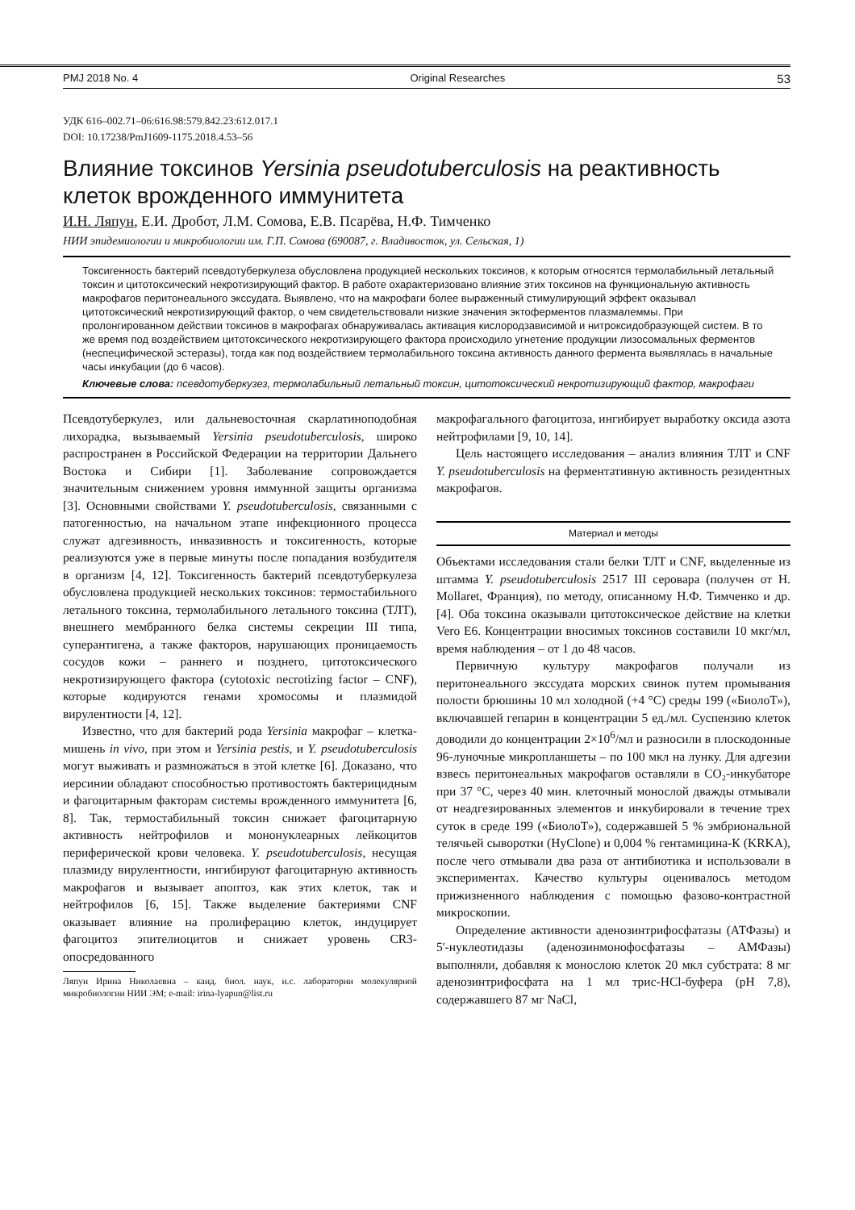PMJ 2018 No. 4 Original Researches 53
УДК 616–002.71–06:616.98:579.842.23:612.017.1
DOI: 10.17238/PmJ1609-1175.2018.4.53–56
Влияние токсинов Yersinia pseudotuberculosis на реактивность клеток врожденного иммунитета
И.Н. Ляпун, Е.И. Дробот, Л.М. Сомова, Е.В. Псарёва, Н.Ф. Тимченко
НИИ эпидемиологии и микробиологии им. Г.П. Сомова (690087, г. Владивосток, ул. Сельская, 1)
Токсигенность бактерий псевдотуберкулеза обусловлена продукцией нескольких токсинов, к которым относятся термолабильный летальный токсин и цитотоксический некротизирующий фактор. В работе охарактеризовано влияние этих токсинов на функциональную активность макрофагов перитонеального экссудата. Выявлено, что на макрофаги более выраженный стимулирующий эффект оказывал цитотоксический некротизирующий фактор, о чем свидетельствовали низкие значения эктоферментов плазмалеммы. При пролонгированном действии токсинов в макрофагах обнаруживалась активация кислородзависимой и нитроксидобразующей систем. В то же время под воздействием цитотоксического некротизирующего фактора происходило угнетение продукции лизосомальных ферментов (неспецифической эстеразы), тогда как под воздействием термолабильного токсина активность данного фермента выявлялась в начальные часы инкубации (до 6 часов).
Ключевые слова: псевдотуберкузез, термолабильный летальный токсин, цитотоксический некротизирующий фактор, макрофаги
Псевдотуберкулез, или дальневосточная скарлатиноподобная лихорадка, вызываемый Yersinia pseudotuberculosis, широко распространен в Российской Федерации на территории Дальнего Востока и Сибири [1]. Заболевание сопровождается значительным снижением уровня иммунной защиты организма [3]. Основными свойствами Y. pseudotuberculosis, связанными с патогенностью, на начальном этапе инфекционного процесса служат адгезивность, инвазивность и токсигенность, которые реализуются уже в первые минуты после попадания возбудителя в организм [4, 12]. Токсигенность бактерий псевдотуберкулеза обусловлена продукцией нескольких токсинов: термостабильного летального токсина, термолабильного летального токсина (ТЛТ), внешнего мембранного белка системы секреции III типа, суперантигена, а также факторов, нарушающих проницаемость сосудов кожи – раннего и позднего, цитотоксического некротизирующего фактора (cytotoxic necrotizing factor – CNF), которые кодируются генами хромосомы и плазмидой вирулентности [4, 12].
Известно, что для бактерий рода Yersinia макрофаг – клетка-мишень in vivo, при этом и Yersinia pestis, и Y. pseudotuberculosis могут выживать и размножаться в этой клетке [6]. Доказано, что иерсинии обладают способностью противостоять бактерицидным и фагоцитарным факторам системы врожденного иммунитета [6, 8]. Так, термостабильный токсин снижает фагоцитарную активность нейтрофилов и мононуклеарных лейкоцитов периферической крови человека. Y. pseudotuberculosis, несущая плазмиду вирулентности, ингибируют фагоцитарную активность макрофагов и вызывает апоптоз, как этих клеток, так и нейтрофилов [6, 15]. Также выделение бактериями CNF оказывает влияние на пролиферацию клеток, индуцирует фагоцитоз эпителиоцитов и снижает уровень CR3-опосредованного
Ляпун Ирина Николаевна – канд. биол. наук, н.с. лаборатории молекулярной микробиологии НИИ ЭМ; e-mail: irina-lyapun@list.ru
макрофагального фагоцитоза, ингибирует выработку оксида азота нейтрофилами [9, 10, 14].
Цель настоящего исследования – анализ влияния ТЛТ и CNF Y. pseudotuberculosis на ферментативную активность резидентных макрофагов.
Материал и методы
Объектами исследования стали белки ТЛТ и CNF, выделенные из штамма Y. pseudotuberculosis 2517 III серовара (получен от H. Mollaret, Франция), по методу, описанному Н.Ф. Тимченко и др. [4]. Оба токсина оказывали цитотоксическое действие на клетки Vero E6. Концентрации вносимых токсинов составили 10 мкг/мл, время наблюдения – от 1 до 48 часов.
Первичную культуру макрофагов получали из перитонеального экссудата морских свинок путем промывания полости брюшины 10 мл холодной (+4 °C) среды 199 («БиолоТ»), включавшей гепарин в концентрации 5 ед./мл. Суспензию клеток доводили до концентрации 2×10<sup>6</sup>/мл и разносили в плоскодонные 96-луночные микропланшеты – по 100 мкл на лунку. Для адгезии взвесь перитонеальных макрофагов оставляли в CO₂-инкубаторе при 37 °C, через 40 мин. клеточный монослой дважды отмывали от неадгезированных элементов и инкубировали в течение трех суток в среде 199 («БиолоТ»), содержавшей 5 % эмбриональной телячьей сыворотки (HyClone) и 0,004 % гентамицина-К (KRKA), после чего отмывали два раза от антибиотика и использовали в экспериментах. Качество культуры оценивалось методом прижизненного наблюдения с помощью фазово-контрастной микроскопии.
Определение активности аденозинтрифосфатазы (АТФазы) и 5'-нуклеотидазы (аденозинмонофосфатазы – АМФазы) выполняли, добавляя к монослою клеток 20 мкл субстрата: 8 мг аденозинтрифосфата на 1 мл трис-HCl-буфера (pH 7,8), содержавшего 87 мг NaCl,